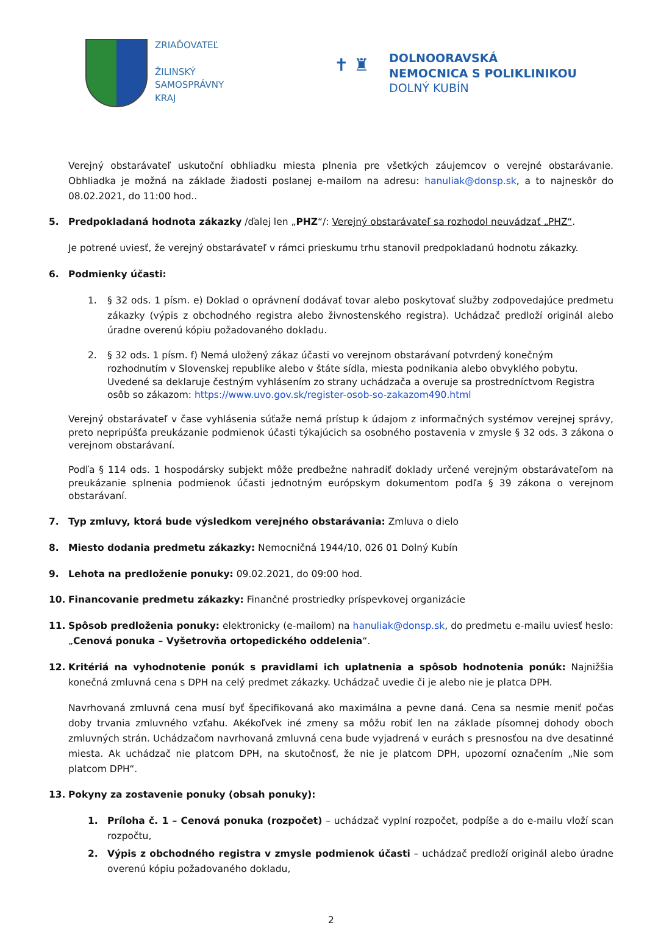ZRIAĎOVATEĽ
ŽILINSKÝ
SAMOSPRÁVNY
KRAJ
✝ ♜
DOLNOORAVSKÁ
NEMOCNICA S POLIKLINIKOU
DOLNÝ KUBÍN
Verejný obstarávateľ uskutoční obhliadku miesta plnenia pre všetkých záujemcov o verejné obstarávanie. Obhliadka je možná na základe žiadosti poslanej e-mailom na adresu: hanuliak@donsp.sk, a to najneskôr do 08.02.2021, do 11:00 hod..
5. Predpokladaná hodnota zákazky /ďalej len „PHZ“/: Verejný obstarávateľ sa rozhodol neuvádzať „PHZ“.
Je potrené uviesť, že verejný obstarávateľ v rámci prieskumu trhu stanovil predpokladanú hodnotu zákazky.
6. Podmienky účasti:
1. § 32 ods. 1 písm. e) Doklad o oprávnení dodávať tovar alebo poskytovať služby zodpovedajúce predmetu zákazky (výpis z obchodného registra alebo živnostenského registra). Uchádzač predloží originál alebo úradne overenú kópiu požadovaného dokladu.
2. § 32 ods. 1 písm. f) Nemá uložený zákaz účasti vo verejnom obstarávaní potvrdený konečným rozhodnutím v Slovenskej republike alebo v štáte sídla, miesta podnikania alebo obvyklého pobytu. Uvedené sa deklaruje čestným vyhlásením zo strany uchádzača a overuje sa prostredníctvom Registra osôb so zákazom: https://www.uvo.gov.sk/register-osob-so-zakazom490.html
Verejný obstarávateľ v čase vyhlásenia súťaže nemá prístup k údajom z informačných systémov verejnej správy, preto nepripúšťa preukázanie podmienok účasti týkajúcich sa osobného postavenia v zmysle § 32 ods. 3 zákona o verejnom obstarávaní.
Podľa § 114 ods. 1 hospodársky subjekt môže predbežne nahradiť doklady určené verejným obstarávateľom na preukázanie splnenia podmienok účasti jednotným európskym dokumentom podľa § 39 zákona o verejnom obstarávaní.
7. Typ zmluvy, ktorá bude výsledkom verejného obstarávania: Zmluva o dielo
8. Miesto dodania predmetu zákazky: Nemocničná 1944/10, 026 01 Dolný Kubín
9. Lehota na predloženie ponuky: 09.02.2021, do 09:00 hod.
10. Financovanie predmetu zákazky: Finančné prostriedky príspevkovej organizácie
11. Spôsob predloženia ponuky: elektronicky (e-mailom) na hanuliak@donsp.sk, do predmetu e-mailu uviesť heslo: „Cenová ponuka – Vyšetrovňa ortopedického oddelenia“.
12. Kritériá na vyhodnotenie ponúk s pravidlami ich uplatnenia a spôsob hodnotenia ponúk: Najnižšia konečná zmluvná cena s DPH na celý predmet zákazky. Uchádzač uvedie či je alebo nie je platca DPH.
Navrhovaná zmluvná cena musí byť špecifikovaná ako maximálna a pevne daná. Cena sa nesmie meniť počas doby trvania zmluvného vzťahu. Akékoľvek iné zmeny sa môžu robiť len na základe písomnej dohody oboch zmluvných strán. Uchádzačom navrhovaná zmluvná cena bude vyjadrená v eurách s presnosťou na dve desatinné miesta. Ak uchádzač nie platcom DPH, na skutočnosť, že nie je platcom DPH, upozorní označením „Nie som platcom DPH“.
13. Pokyny za zostavenie ponuky (obsah ponuky):
1. Príloha č. 1 – Cenová ponuka (rozpočet) – uchádzač vyplní rozpočet, podpíše a do e-mailu vloží scan rozpočtu,
2. Výpis z obchodného registra v zmysle podmienok účasti – uchádzač predloží originál alebo úradne overenú kópiu požadovaného dokladu,
2